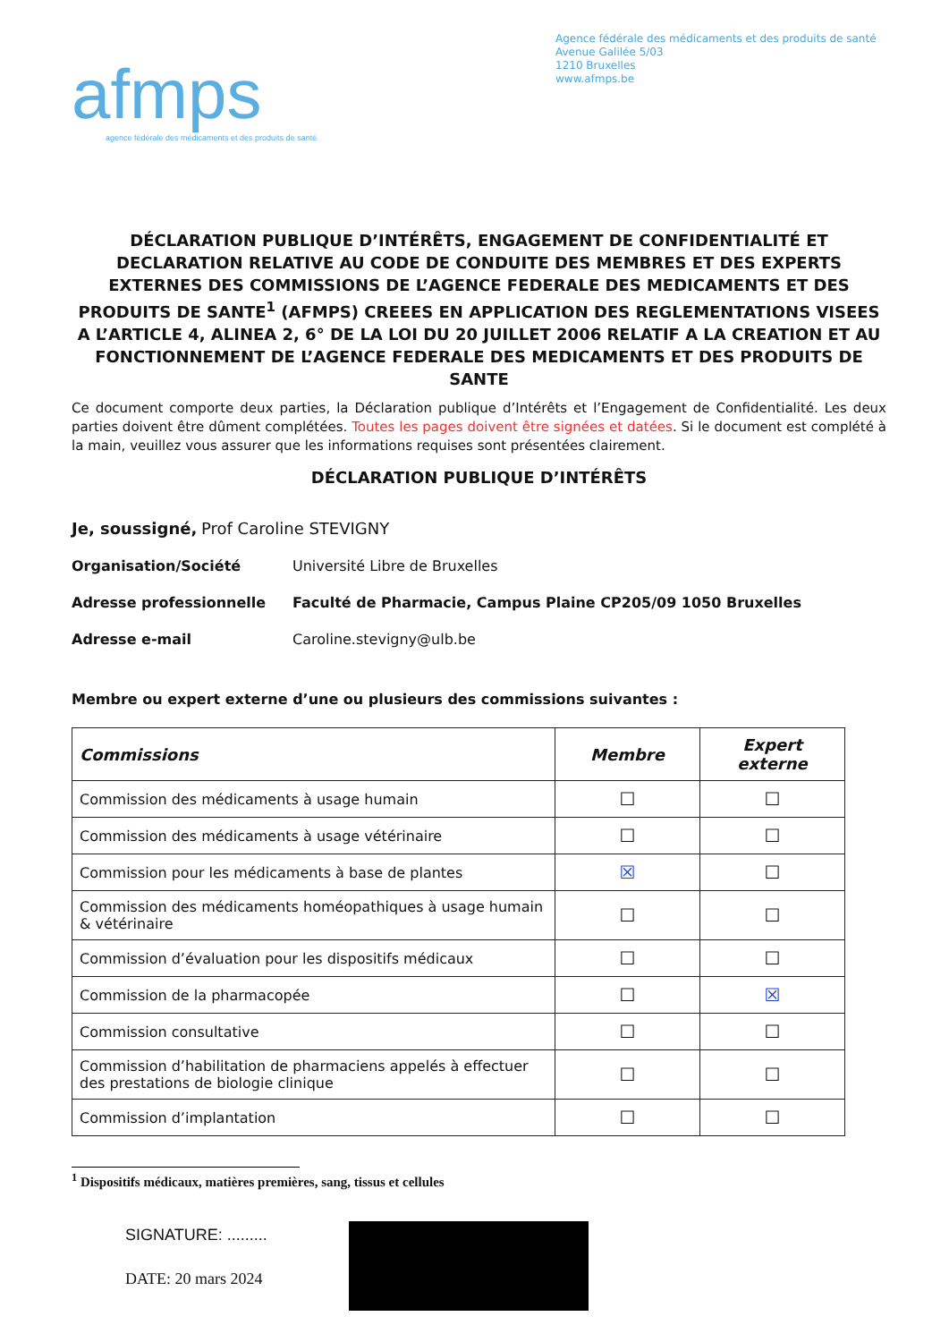afmps
agence fédérale des médicaments et des produits de santé
Agence fédérale des médicaments et des produits de santé
Avenue Galilée 5/03
1210 Bruxelles
www.afmps.be
DÉCLARATION PUBLIQUE D’INTÉRÊTS, ENGAGEMENT DE CONFIDENTIALITÉ ET DECLARATION RELATIVE AU CODE DE CONDUITE DES MEMBRES ET DES EXPERTS EXTERNES DES COMMISSIONS DE L’AGENCE FEDERALE DES MEDICAMENTS ET DES PRODUITS DE SANTE<sup>1</sup> (AFMPS) CREEES EN APPLICATION DES REGLEMENTATIONS VISEES A L’ARTICLE 4, ALINEA 2, 6° DE LA LOI DU 20 JUILLET 2006 RELATIF A LA CREATION ET AU FONCTIONNEMENT DE L’AGENCE FEDERALE DES MEDICAMENTS ET DES PRODUITS DE SANTE
Ce document comporte deux parties, la Déclaration publique d’Intérêts et l’Engagement de Confidentialité. Les deux parties doivent être dûment complétées. Toutes les pages doivent être signées et datées. Si le document est complété à la main, veuillez vous assurer que les informations requises sont présentées clairement.
DÉCLARATION PUBLIQUE D’INTÉRÊTS
Je, soussigné, Prof Caroline STEVIGNY
Organisation/Société Université Libre de Bruxelles
Adresse professionnelle Faculté de Pharmacie, Campus Plaine CP205/09 1050 Bruxelles
Adresse e-mail Caroline.stevigny@ulb.be
Membre ou expert externe d’une ou plusieurs des commissions suivantes :
| Commissions | Membre | Expert externe |
| --- | --- | --- |
| Commission des médicaments à usage humain | ☐ | ☐ |
| Commission des médicaments à usage vétérinaire | ☐ | ☐ |
| Commission pour les médicaments à base de plantes | ☒ | ☐ |
| Commission des médicaments homéopathiques à usage humain & vétérinaire | ☐ | ☐ |
| Commission d’évaluation pour les dispositifs médicaux | ☐ | ☐ |
| Commission de la pharmacopée | ☐ | ☒ |
| Commission consultative | ☐ | ☐ |
| Commission d’habilitation de pharmaciens appelés à effectuer des prestations de biologie clinique | ☐ | ☐ |
| Commission d’implantation | ☐ | ☐ |
<sup>1</sup> Dispositifs médicaux, matières premières, sang, tissus et cellules
SIGNATURE: ......... ...
DATE: 20 mars 2024